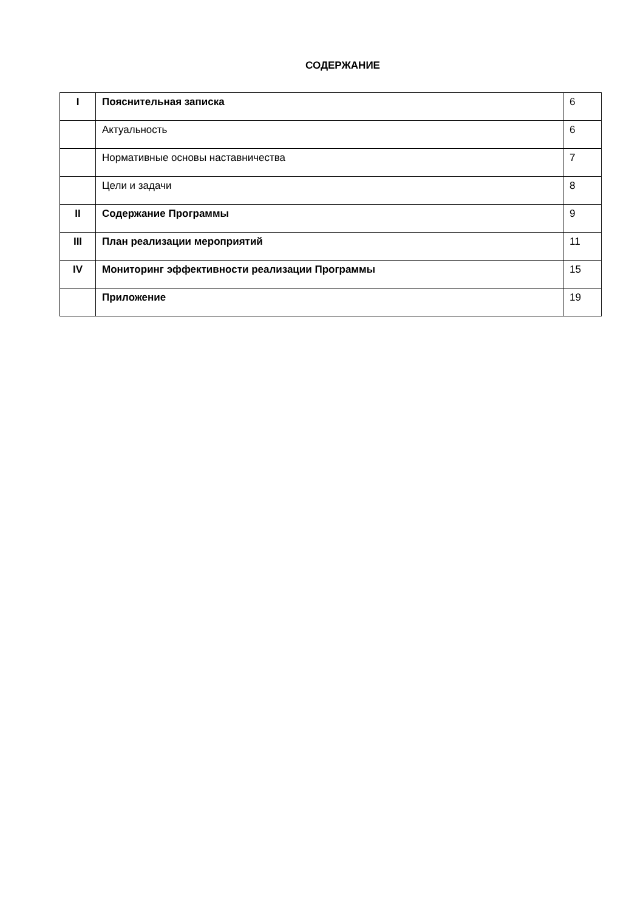СОДЕРЖАНИЕ
| I | Пояснительная записка | 6 |
| | Актуальность | 6 |
| | Нормативные основы наставничества | 7 |
| | Цели и задачи | 8 |
| II | Содержание Программы | 9 |
| III | План реализации мероприятий | 11 |
| IV | Мониторинг эффективности реализации Программы | 15 |
| | Приложение | 19 |